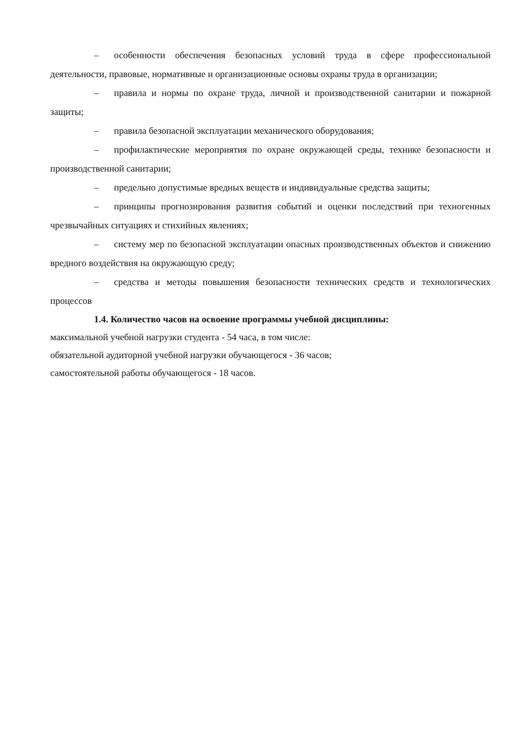– особенности обеспечения безопасных условий труда в сфере профессиональной деятельности, правовые, нормативные и организационные основы охраны труда в организации;
– правила и нормы по охране труда, личной и производственной санитарии и пожарной защиты;
– правила безопасной эксплуатации механического оборудования;
– профилактические мероприятия по охране окружающей среды, технике безопасности и производственной санитарии;
– предельно допустимые вредных веществ и индивидуальные средства защиты;
– принципы прогнозирования развития событий и оценки последствий при техногенных чрезвычайных ситуациях и стихийных явлениях;
– систему мер по безопасной эксплуатации опасных производственных объектов и снижению вредного воздействия на окружающую среду;
– средства и методы повышения безопасности технических средств и технологических процессов
1.4. Количество часов на освоение программы учебной дисциплины:
максимальной учебной нагрузки студента - 54 часа, в том числе:
обязательной аудиторной учебной нагрузки обучающегося - 36 часов;
самостоятельной работы обучающегося - 18 часов.